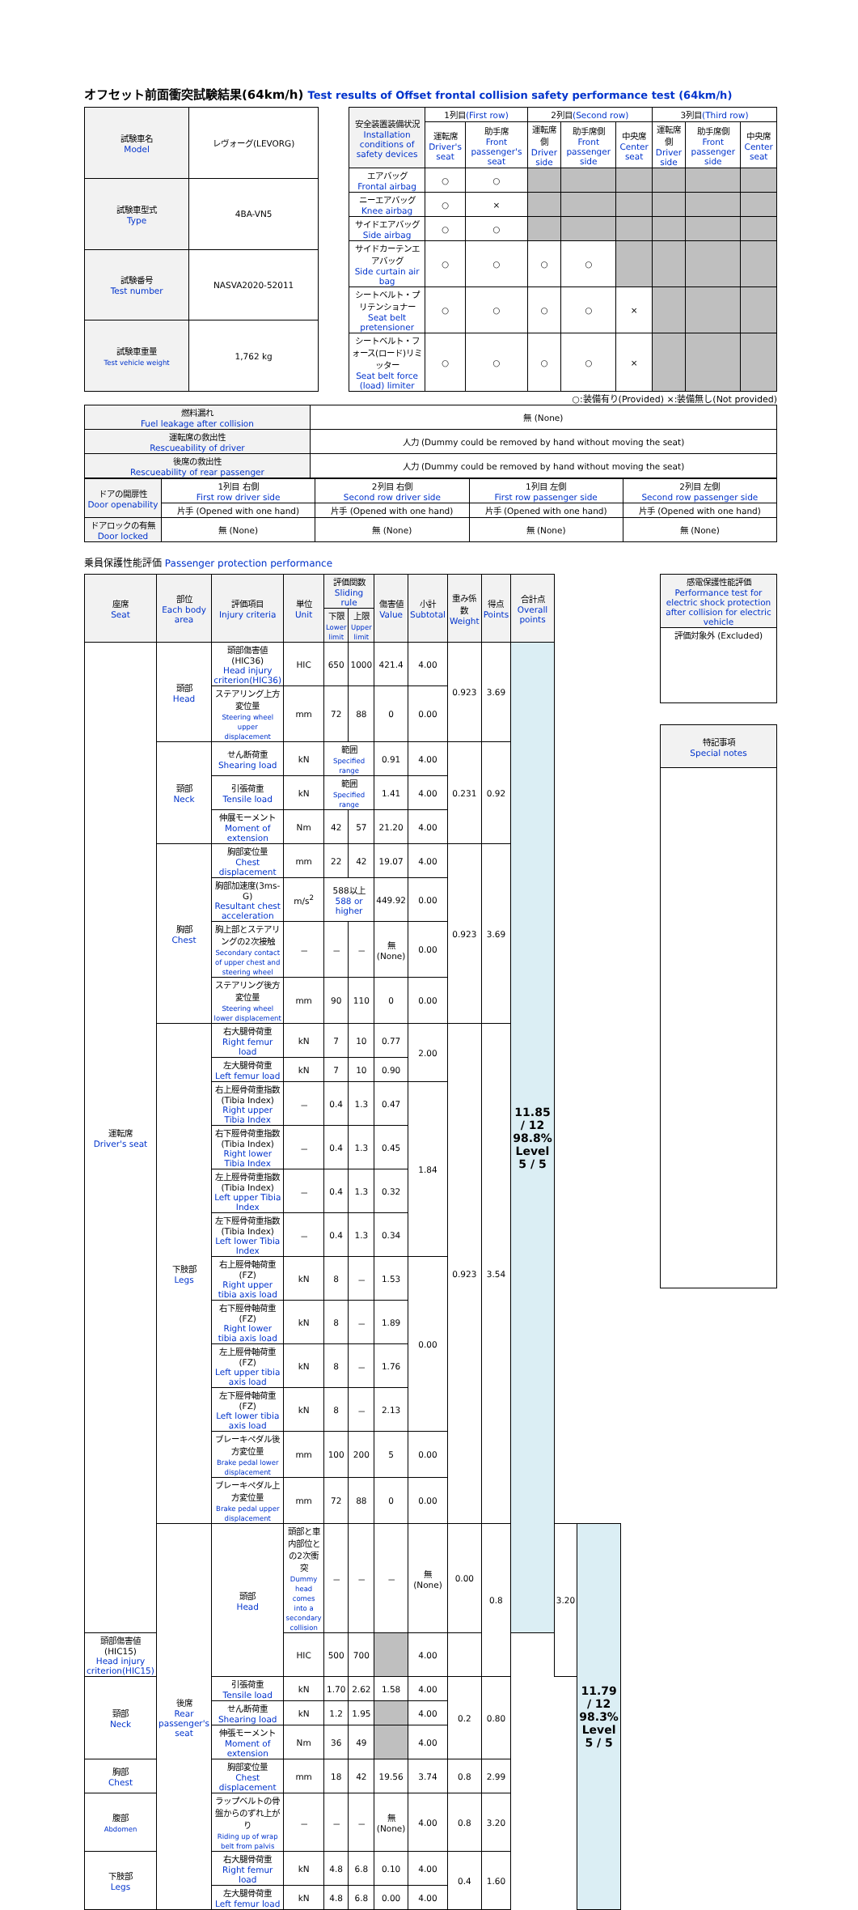オフセット前面衝突試験結果(64km/h) Test results of Offset frontal collision safety performance test (64km/h)
| 試験車名 Model | レヴォーグ(LEVORG) |
| 試験車型式 Type | 4BA-VN5 |
| 試験番号 Test number | NASVA2020-52011 |
| 試験車重量 Test vehicle weight | 1,762 kg |
| 安全装置装備状況 Installation conditions of safety devices | 1列目 (First row) | | 2列目 (Second row) | | | 3列目 (Third row) | | |
| | 運転席 Driver's seat | 助手席 Front passenger's seat | 運転席側 Driver side | 助手席側 Front passenger side | 中央席 Center seat | 運転席側 Driver side | 助手席側 Front passenger side | 中央席 Center seat |
| エアバッグ Frontal airbag | ○ | ○ | | | | | | |
| ニーエアバッグ Knee airbag | ○ | × | | | | | | |
| サイドエアバッグ Side airbag | ○ | ○ | | | | | | |
| サイドカーテンエアバッグ Side curtain air bag | ○ | ○ | ○ | ○ | | | | |
| シートベルト・プリテンショナー Seat belt pretensioner | ○ | ○ | ○ | ○ | × | | | |
| シートベルト・フォース(ロード)リミッター Seat belt force (load) limiter | ○ | ○ | ○ | ○ | × | | | |
○:装備有り(Provided) ×:装備無し(Not provided)
| 燃料漏れ Fuel leakage after collision | 無 (None) |
| 運転席の救出性 Rescueability of driver | 人力 (Dummy could be removed by hand without moving the seat) |
| 後席の救出性 Rescueability of rear passenger | 人力 (Dummy could be removed by hand without moving the seat) |
| ドアの開扉性 Door openability | 1列目 右側 First row driver side | 2列目 右側 Second row driver side | 1列目 左側 First row passenger side | 2列目 左側 Second row passenger side |
| | 片手 (Opened with one hand) | 片手 (Opened with one hand) | 片手 (Opened with one hand) | 片手 (Opened with one hand) |
| ドアロックの有無 Door locked | 無 (None) | 無 (None) | 無 (None) | 無 (None) |
乗員保護性能評価 Passenger protection performance
| 座席 Seat | 部位 Each body area | 評価項目 Injury criteria | 単位 Unit | 評価関数 Sliding rule | | 傷害値 Value | 小計 Subtotal | 重み係数 Weight | 得点 Points | 合計点 Overall points | | |
| | | | | 下限 Lower limit | 上限 Upper limit | | | | | | | |
| 運転席 Driver's seat | 頭部 Head | 頭部傷害値(HIC36) Head injury criterion(HIC36) | HIC | 650 | 1000 | 421.4 | 4.00 | 0.923 | 3.69 | 11.85 / 12 98.8% Level 5 / 5 | | |
| | | ステアリング上方変位量 Steering wheel upper displacement | mm | 72 | 88 | 0 | 0.00 | | | | | |
| | 頸部 Neck | せん断荷重 Shearing load | kN | 範囲 Specified range | | 0.91 | 4.00 | 0.231 | 0.92 | | | |
| | | 引張荷重 Tensile load | kN | 範囲 Specified range | | 1.41 | 4.00 | | | | | |
| | | 伸展モーメント Moment of extension | Nm | 42 | 57 | 21.20 | 4.00 | | | | | |
| | 胸部 Chest | 胸部変位量 Chest displacement | mm | 22 | 42 | 19.07 | 4.00 | 0.923 | 3.69 | | | |
| | | 胸部加速度(3ms-G) Resultant chest acceleration | m/s<sup>2</sup> | 588以上 588 or higher | | 449.92 | 0.00 | | | | | |
| | | 胸上部とステアリングの2次接触 Secondary contact of upper chest and steering wheel | － | － | － | 無 (None) | 0.00 | | | | | |
| | | ステアリング後方変位量 Steering wheel lower displacement | mm | 90 | 110 | 0 | 0.00 | | | | | |
| | 下肢部 Legs | 右大腿骨荷重 Right femur load | kN | 7 | 10 | 0.77 | 2.00 | 0.923 | 3.54 | | | |
| | | 左大腿骨荷重 Left femur load | kN | 7 | 10 | 0.90 | | | | | | |
| | | 右上脛骨荷重指数(Tibia Index) Right upper Tibia Index | － | 0.4 | 1.3 | 0.47 | 1.84 | | | | | |
| | | 右下脛骨荷重指数(Tibia Index) Right lower Tibia Index | － | 0.4 | 1.3 | 0.45 | | | | | | |
| | | 左上脛骨荷重指数(Tibia Index) Left upper Tibia Index | － | 0.4 | 1.3 | 0.32 | | | | | | |
| | | 左下脛骨荷重指数(Tibia Index) Left lower Tibia Index | － | 0.4 | 1.3 | 0.34 | | | | | | |
| | | 右上脛骨軸荷重(FZ) Right upper tibia axis load | kN | 8 | － | 1.53 | 0.00 | | | | | |
| | | 右下脛骨軸荷重(FZ) Right lower tibia axis load | kN | 8 | － | 1.89 | | | | | | |
| | | 左上脛骨軸荷重(FZ) Left upper tibia axis load | kN | 8 | － | 1.76 | | | | | | |
| | | 左下脛骨軸荷重(FZ) Left lower tibia axis load | kN | 8 | － | 2.13 | | | | | | |
| | | ブレーキペダル後方変位量 Brake pedal lower displacement | mm | 100 | 200 | 5 | 0.00 | | | | | |
| | | ブレーキペダル上方変位量 Brake pedal upper displacement | mm | 72 | 88 | 0 | 0.00 | | | | | |
| | 後席 Rear passenger's seat | 頭部 Head | 頭部と車内部位との2次衝突 Dummy head comes into a secondary collision | － | － | － | 無 (None) | 0.00 | 0.8 | | 3.20 | 11.79 / 12 98.3% Level 5 / 5 |
| 頭部傷害値(HIC15) Head injury criterion(HIC15) | | | HIC | 500 | 700 | | 4.00 | | | | | |
| 頸部 Neck | | 引張荷重 Tensile load | kN | 1.70 | 2.62 | 1.58 | 4.00 | 0.2 | 0.80 | | | |
| | | せん断荷重 Shearing load | kN | 1.2 | 1.95 | | 4.00 | | | | | |
| | | 伸張モーメント Moment of extension | Nm | 36 | 49 | | 4.00 | | | | | |
| 胸部 Chest | | 胸部変位量 Chest displacement | mm | 18 | 42 | 19.56 | 3.74 | 0.8 | 2.99 | | | |
| 腹部 Abdomen | | ラップベルトの骨盤からのずれ上がり Riding up of wrap belt from palvis | － | － | － | 無 (None) | 4.00 | 0.8 | 3.20 | | | |
| 下肢部 Legs | | 右大腿骨荷重 Right femur load | kN | 4.8 | 6.8 | 0.10 | 4.00 | 0.4 | 1.60 | | | |
| | | 左大腿骨荷重 Left femur load | kN | 4.8 | 6.8 | 0.00 | 4.00 | | | | | |
| 感電保護性能評価 Performance test for electric shock protection after collision for electric vehicle |
| 評価対象外 (Excluded) |
| 特記事項 Special notes |